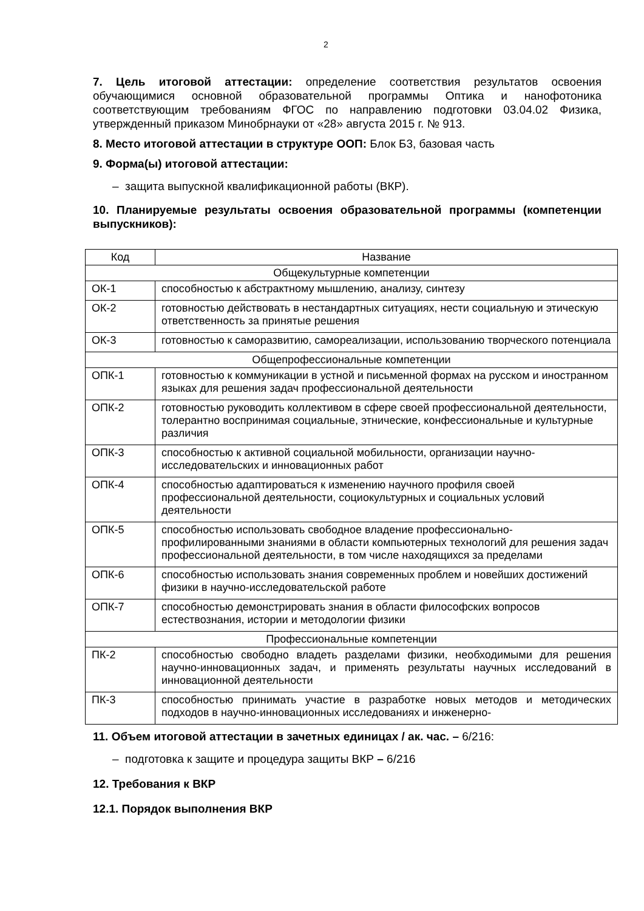2
7. Цель итоговой аттестации: определение соответствия результатов освоения обучающимися основной образовательной программы Оптика и нанофотоника соответствующим требованиям ФГОС по направлению подготовки 03.04.02 Физика, утвержденный приказом Минобрнауки от «28» августа 2015 г. № 913.
8. Место итоговой аттестации в структуре ООП: Блок Б3, базовая часть
9. Форма(ы) итоговой аттестации:
– защита выпускной квалификационной работы (ВКР).
10. Планируемые результаты освоения образовательной программы (компетенции выпускников):
| Код | Название |
| --- | --- |
| Общекультурные компетенции | |
| ОК-1 | способностью к абстрактному мышлению, анализу, синтезу |
| ОК-2 | готовностью действовать в нестандартных ситуациях, нести социальную и этическую ответственность за принятые решения |
| ОК-3 | готовностью к саморазвитию, самореализации, использованию творческого потенциала |
| Общепрофессиональные компетенции | |
| ОПК-1 | готовностью к коммуникации в устной и письменной формах на русском и иностранном языках для решения задач профессиональной деятельности |
| ОПК-2 | готовностью руководить коллективом в сфере своей профессиональной деятельности, толерантно воспринимая социальные, этнические, конфессиональные и культурные различия |
| ОПК-3 | способностью к активной социальной мобильности, организации научно-исследовательских и инновационных работ |
| ОПК-4 | способностью адаптироваться к изменению научного профиля своей профессиональной деятельности, социокультурных и социальных условий деятельности |
| ОПК-5 | способностью использовать свободное владение профессионально-профилированными знаниями в области компьютерных технологий для решения задач профессиональной деятельности, в том числе находящихся за пределами |
| ОПК-6 | способностью использовать знания современных проблем и новейших достижений физики в научно-исследовательской работе |
| ОПК-7 | способностью демонстрировать знания в области философских вопросов естествознания, истории и методологии физики |
| Профессиональные компетенции | |
| ПК-2 | способностью свободно владеть разделами физики, необходимыми для решения научно-инновационных задач, и применять результаты научных исследований в инновационной деятельности |
| ПК-3 | способностью принимать участие в разработке новых методов и методических подходов в научно-инновационных исследованиях и инженерно- |
11. Объем итоговой аттестации в зачетных единицах / ак. час. – 6/216:
– подготовка к защите и процедура защиты ВКР – 6/216
12. Требования к ВКР
12.1. Порядок выполнения ВКР